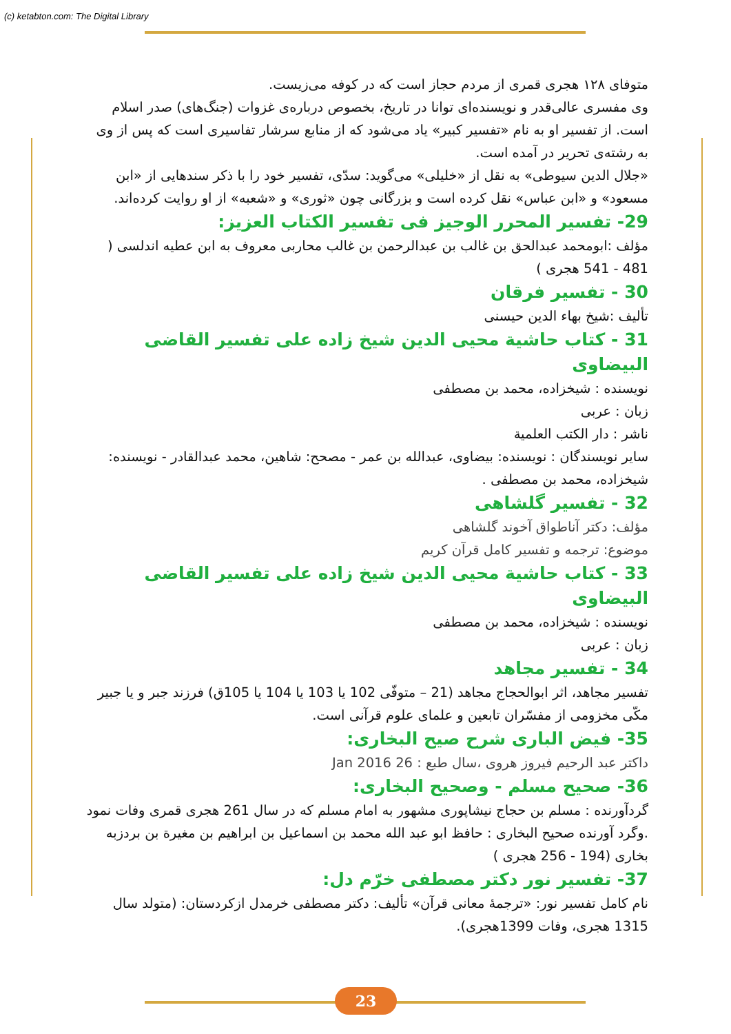(c) ketabton.com: The Digital Library
متوفای ۱۲۸ هجری قمری از مردم حجاز است که در کوفه می‌زیست.
وی مفسری عالی‌قدر و نویسنده‌ای توانا در تاریخ، بخصوص درباره‌ی غزوات (جنگ‌های) صدر اسلام است. از تفسیر او به نام «تفسیر کبیر» یاد می‌شود که از منابع سرشار تفاسیری است که پس از وی به رشته‌ی تحریر در آمده است.
«جلال الدین سیوطی» به نقل از «خلیلی» می‌گوید: سدّی، تفسیر خود را با ذکر سندهایی از «ابن مسعود» و «ابن عباس» نقل کرده است و بزرگانی چون «ثوری» و «شعبه» از او روایت کرده‌اند.
29- تفسیر المحرر الوجیز فی تفسیر الکتاب العزیز:
مؤلف :ابومحمد عبدالحق بن غالب بن عبدالرحمن بن غالب محاربی معروف به ابن عطیه اندلسی ( 481 - 541 هجری )
30 - تفسیر فرقان
تألیف :شیخ بهاء الدین حیسنی
31 - کتاب حاشیة محیی الدین شیخ زاده علی تفسیر القاضی البیضاوی
نویسنده : شیخزاده، محمد بن مصطفی
زبان : عربی
ناشر : دار الکتب العلمیة
سایر نویسندگان : نویسنده: بیضاوی، عبدالله بن عمر - مصحح: شاهین، محمد عبدالقادر - نویسنده: شیخزاده، محمد بن مصطفی .
32 - تفسیر گلشاهی
مؤلف: دکتر آناطواق آخوند گلشاهی
موضوع: ترجمه و تفسیر کامل قرآن کریم
33 - کتاب حاشیة محیی الدین شیخ زاده علی تفسیر القاضی البیضاوی
نویسنده : شیخزاده، محمد بن مصطفی
زبان : عربی
34 - تفسیر مجاهد
تفسیر مجاهد، اثر ابوالحجاج مجاهد (21 – متوفّی 102 یا 103 یا 104 یا 105ق) فرزند جبر و یا جبیر مکّی مخزومی از مفسّران تابعین و علمای علوم قرآنی است.
35- فیض الباری شرح صیح البخاری:
داکتر عبد الرحیم فیروز هروی ،سال طبع : 26 Jan 2016
36- صحیح مسلم - وصحیح البخاری:
گردآورنده : مسلم بن حجاج نیشاپوری مشهور به امام مسلم که در سال 261 هجری قمری وفات نمود .وگرد آورنده صحیح البخاری : حافظ ابو عبد الله محمد بن اسماعیل بن ابراهیم بن مغیرة بن بردزبه بخاری (194 - 256 هجری )
37- تفسیر نور دکتر مصطفی خرّم دل:
نام کامل تفسیر نور: «ترجمهٔ معانی قرآن» تألیف: دکتر مصطفی خرمدل ازکردستان: (متولد سال 1315 هجری، وفات 1399هجری).
23